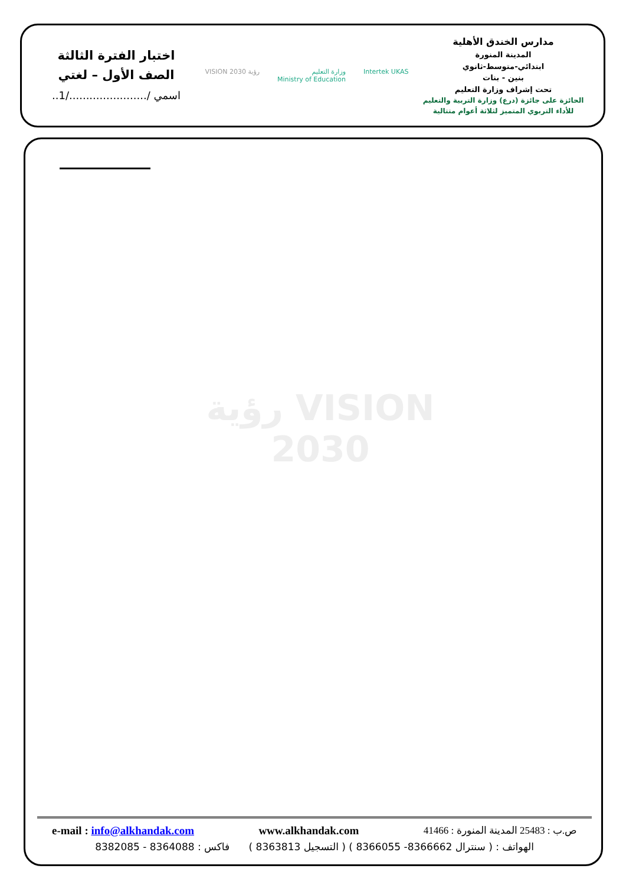مدارس الخندق الأهلية
المدينة المنورة
ابتدائي-متوسط-ثانوي
بنين - بنات
تحت إشراف وزارة التعليم
الحائزة على جائزة (درع) وزارة التربية والتعليم
للأداء التربوي المتميز لثلاثة أعوام متتالية
Intertek UKAS وزارة التعليم
Ministry of Education رؤية VISION 2030
اختبار الفترة الثالثة
الصف الأول – لغتي
اسمي /......................./1..
رؤية VISION
2030
e-mail : info@alkhandak.com www.alkhandak.com ص.ب : 25483 المدينة المنورة : 41466
الهواتف : ( سنترال 8366662- 8366055 ) ( التسجيل 8363813 ) فاكس : 8364088 - 8382085